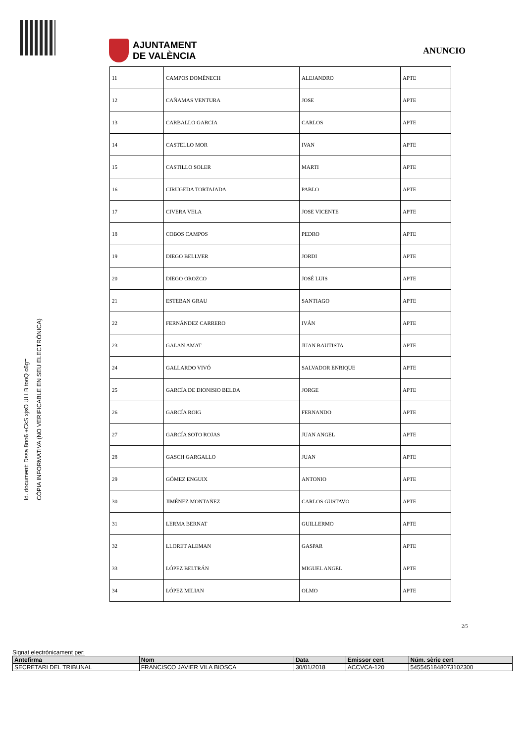Id. document: Dssa 8no6 +CkS xjsO ULLB tooQ c6g=
CÒPIA INFORMATIVA (NO VERIFICABLE EN SEU ELECTRÒNICA)
AJUNTAMENT
DE VALÈNCIA
ANUNCIO
| 11 | CAMPOS DOMÉNECH | ALEJANDRO | APTE |
| 12 | CAÑAMAS VENTURA | JOSE | APTE |
| 13 | CARBALLO GARCIA | CARLOS | APTE |
| 14 | CASTELLO MOR | IVAN | APTE |
| 15 | CASTILLO SOLER | MARTI | APTE |
| 16 | CIRUGEDA TORTAJADA | PABLO | APTE |
| 17 | CIVERA VELA | JOSE VICENTE | APTE |
| 18 | COBOS CAMPOS | PEDRO | APTE |
| 19 | DIEGO BELLVER | JORDI | APTE |
| 20 | DIEGO OROZCO | JOSÉ LUIS | APTE |
| 21 | ESTEBAN GRAU | SANTIAGO | APTE |
| 22 | FERNÁNDEZ CARRERO | IVÁN | APTE |
| 23 | GALAN AMAT | JUAN BAUTISTA | APTE |
| 24 | GALLARDO VIVÓ | SALVADOR ENRIQUE | APTE |
| 25 | GARCÍA DE DIONISIO BELDA | JORGE | APTE |
| 26 | GARCÍA ROIG | FERNANDO | APTE |
| 27 | GARCÍA SOTO ROJAS | JUAN ANGEL | APTE |
| 28 | GASCH GARGALLO | JUAN | APTE |
| 29 | GÓMEZ ENGUIX | ANTONIO | APTE |
| 30 | JIMÉNEZ MONTAÑEZ | CARLOS GUSTAVO | APTE |
| 31 | LERMA BERNAT | GUILLERMO | APTE |
| 32 | LLORET ALEMAN | GASPAR | APTE |
| 33 | LÓPEZ BELTRÁN | MIGUEL ANGEL | APTE |
| 34 | LÓPEZ MILIAN | OLMO | APTE |
2/5
Signat electrònicament per:
| Antefirma | Nom | Data | Emissor cert | Núm. sèrie cert |
| --- | --- | --- | --- | --- |
| SECRETARI DEL TRIBUNAL | FRANCISCO JAVIER VILA BIOSCA | 30/01/2018 | ACCVCA-120 | 5455451848073102300 |